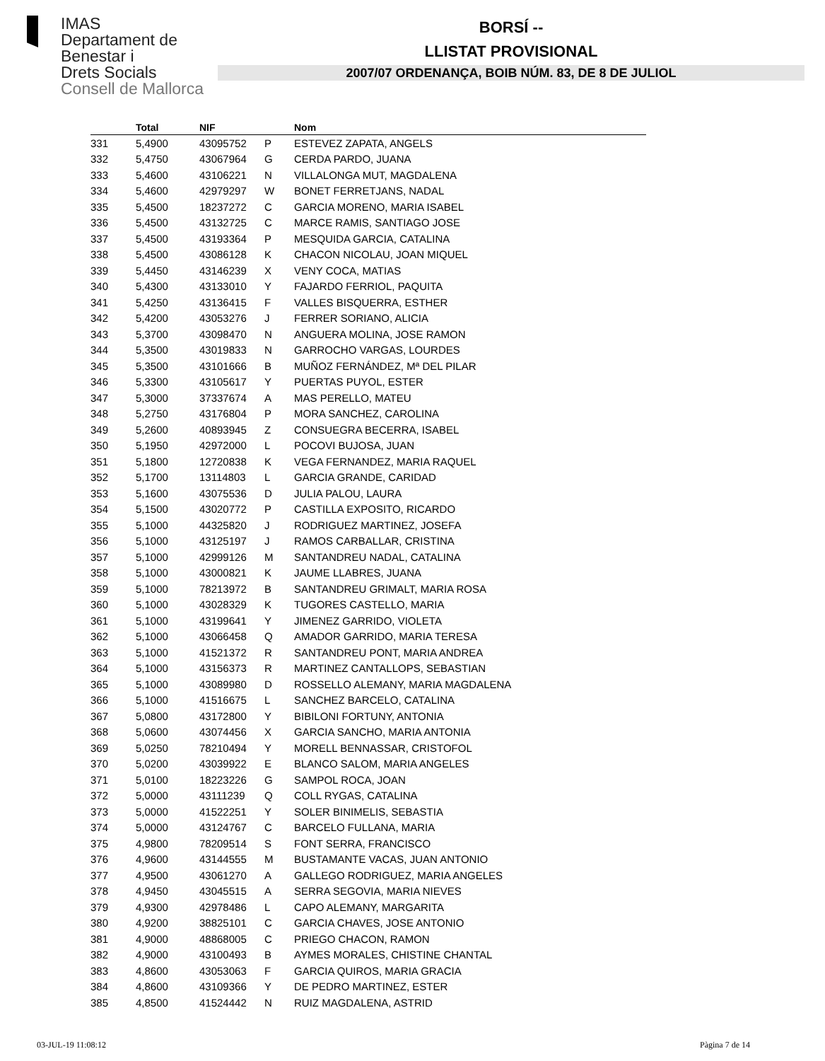IMAS
Departament de
Benestar i
Drets Socials
Consell de Mallorca
BORSÍ --
LLISTAT PROVISIONAL
2007/07 ORDENANÇA, BOIB NÚM. 83, DE 8 DE JULIOL
| | Total | NIF | | Nom |
| --- | --- | --- | --- | --- |
| 331 | 5,4900 | 43095752 | P | ESTEVEZ ZAPATA, ANGELS |
| 332 | 5,4750 | 43067964 | G | CERDA PARDO, JUANA |
| 333 | 5,4600 | 43106221 | N | VILLALONGA MUT, MAGDALENA |
| 334 | 5,4600 | 42979297 | W | BONET FERRETJANS, NADAL |
| 335 | 5,4500 | 18237272 | C | GARCIA MORENO, MARIA ISABEL |
| 336 | 5,4500 | 43132725 | C | MARCE RAMIS, SANTIAGO JOSE |
| 337 | 5,4500 | 43193364 | P | MESQUIDA GARCIA, CATALINA |
| 338 | 5,4500 | 43086128 | K | CHACON NICOLAU, JOAN MIQUEL |
| 339 | 5,4450 | 43146239 | X | VENY COCA, MATIAS |
| 340 | 5,4300 | 43133010 | Y | FAJARDO FERRIOL, PAQUITA |
| 341 | 5,4250 | 43136415 | F | VALLES BISQUERRA, ESTHER |
| 342 | 5,4200 | 43053276 | J | FERRER SORIANO, ALICIA |
| 343 | 5,3700 | 43098470 | N | ANGUERA MOLINA, JOSE RAMON |
| 344 | 5,3500 | 43019833 | N | GARROCHO VARGAS, LOURDES |
| 345 | 5,3500 | 43101666 | B | MUÑOZ FERNÁNDEZ, Mª DEL PILAR |
| 346 | 5,3300 | 43105617 | Y | PUERTAS PUYOL, ESTER |
| 347 | 5,3000 | 37337674 | A | MAS PERELLO, MATEU |
| 348 | 5,2750 | 43176804 | P | MORA SANCHEZ, CAROLINA |
| 349 | 5,2600 | 40893945 | Z | CONSUEGRA BECERRA, ISABEL |
| 350 | 5,1950 | 42972000 | L | POCOVI BUJOSA, JUAN |
| 351 | 5,1800 | 12720838 | K | VEGA FERNANDEZ, MARIA RAQUEL |
| 352 | 5,1700 | 13114803 | L | GARCIA GRANDE, CARIDAD |
| 353 | 5,1600 | 43075536 | D | JULIA PALOU, LAURA |
| 354 | 5,1500 | 43020772 | P | CASTILLA EXPOSITO, RICARDO |
| 355 | 5,1000 | 44325820 | J | RODRIGUEZ MARTINEZ, JOSEFA |
| 356 | 5,1000 | 43125197 | J | RAMOS CARBALLAR, CRISTINA |
| 357 | 5,1000 | 42999126 | M | SANTANDREU NADAL, CATALINA |
| 358 | 5,1000 | 43000821 | K | JAUME LLABRES, JUANA |
| 359 | 5,1000 | 78213972 | B | SANTANDREU GRIMALT, MARIA ROSA |
| 360 | 5,1000 | 43028329 | K | TUGORES CASTELLO, MARIA |
| 361 | 5,1000 | 43199641 | Y | JIMENEZ GARRIDO, VIOLETA |
| 362 | 5,1000 | 43066458 | Q | AMADOR GARRIDO, MARIA TERESA |
| 363 | 5,1000 | 41521372 | R | SANTANDREU PONT, MARIA ANDREA |
| 364 | 5,1000 | 43156373 | R | MARTINEZ CANTALLOPS, SEBASTIAN |
| 365 | 5,1000 | 43089980 | D | ROSSELLO ALEMANY, MARIA MAGDALENA |
| 366 | 5,1000 | 41516675 | L | SANCHEZ BARCELO, CATALINA |
| 367 | 5,0800 | 43172800 | Y | BIBILONI FORTUNY, ANTONIA |
| 368 | 5,0600 | 43074456 | X | GARCIA SANCHO, MARIA ANTONIA |
| 369 | 5,0250 | 78210494 | Y | MORELL BENNASSAR, CRISTOFOL |
| 370 | 5,0200 | 43039922 | E | BLANCO SALOM, MARIA ANGELES |
| 371 | 5,0100 | 18223226 | G | SAMPOL ROCA, JOAN |
| 372 | 5,0000 | 43111239 | Q | COLL RYGAS, CATALINA |
| 373 | 5,0000 | 41522251 | Y | SOLER BINIMELIS, SEBASTIA |
| 374 | 5,0000 | 43124767 | C | BARCELO FULLANA, MARIA |
| 375 | 4,9800 | 78209514 | S | FONT SERRA, FRANCISCO |
| 376 | 4,9600 | 43144555 | M | BUSTAMANTE VACAS, JUAN ANTONIO |
| 377 | 4,9500 | 43061270 | A | GALLEGO RODRIGUEZ, MARIA ANGELES |
| 378 | 4,9450 | 43045515 | A | SERRA SEGOVIA, MARIA NIEVES |
| 379 | 4,9300 | 42978486 | L | CAPO ALEMANY, MARGARITA |
| 380 | 4,9200 | 38825101 | C | GARCIA CHAVES, JOSE ANTONIO |
| 381 | 4,9000 | 48868005 | C | PRIEGO CHACON, RAMON |
| 382 | 4,9000 | 43100493 | B | AYMES MORALES, CHISTINE CHANTAL |
| 383 | 4,8600 | 43053063 | F | GARCIA QUIROS, MARIA GRACIA |
| 384 | 4,8600 | 43109366 | Y | DE PEDRO MARTINEZ, ESTER |
| 385 | 4,8500 | 41524442 | N | RUIZ MAGDALENA, ASTRID |
03-JUL-19 11:08:12 Pàgina 7 de 14